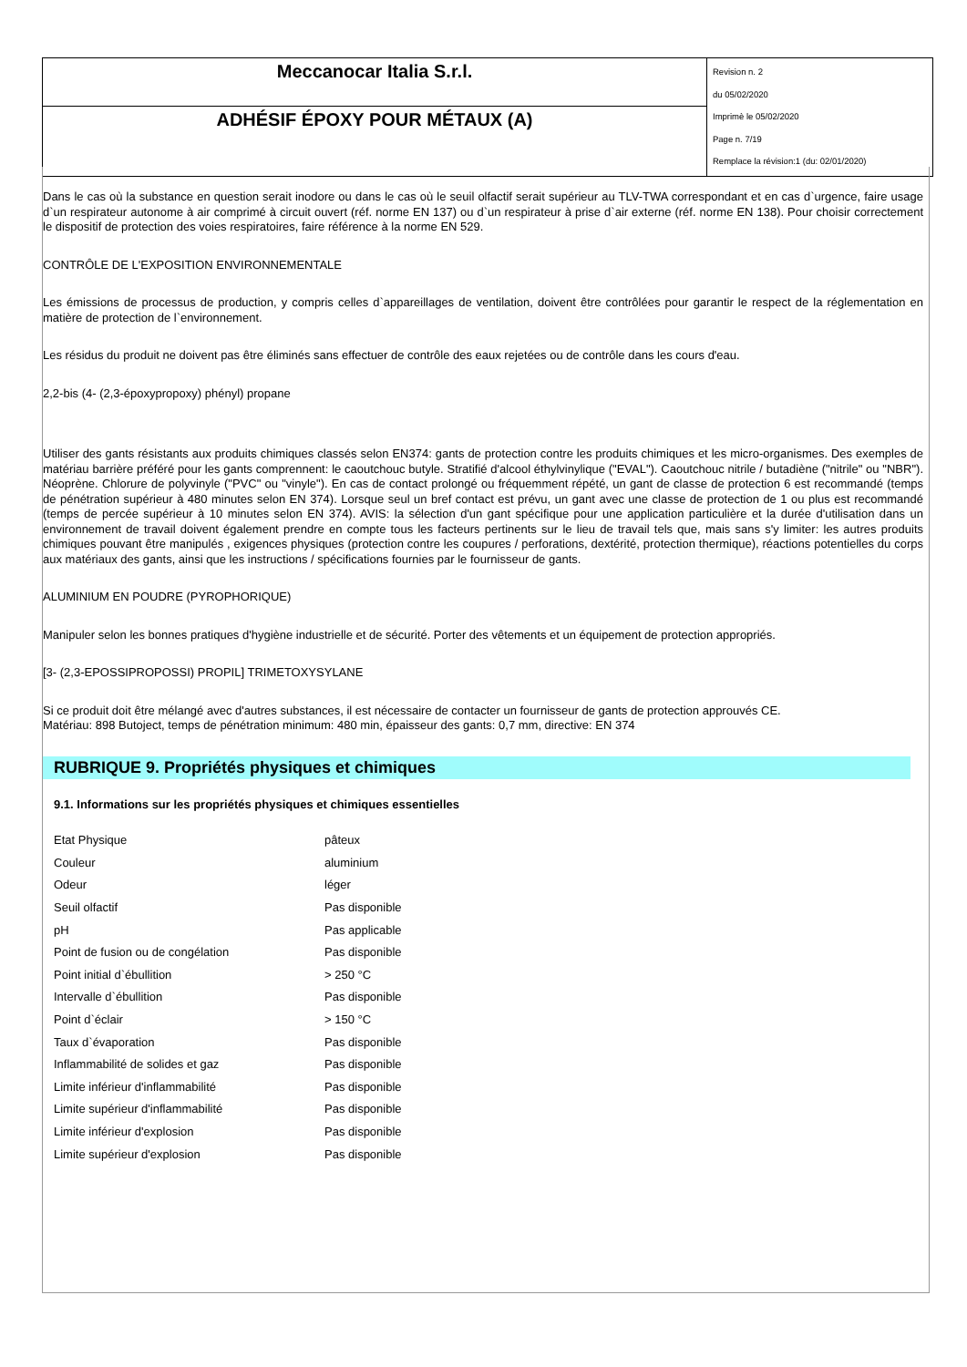| Meccanocar Italia S.r.l. | Revision n. 2 du 05/02/2020 Imprimè le 05/02/2020 Page n. 7/19 Remplace la révision:1 (du: 02/01/2020) |
| ADHÉSIF ÉPOXY POUR MÉTAUX (A) | |
Dans le cas où la substance en question serait inodore ou dans le cas où le seuil olfactif serait supérieur au TLV-TWA correspondant et en cas d`urgence, faire usage d`un respirateur autonome à air comprimé à circuit ouvert (réf. norme EN 137) ou d`un respirateur à prise d`air externe (réf. norme EN 138). Pour choisir correctement le dispositif de protection des voies respiratoires, faire référence à la norme EN 529.
CONTRÔLE DE L'EXPOSITION ENVIRONNEMENTALE
Les émissions de processus de production, y compris celles d`appareillages de ventilation, doivent être contrôlées pour garantir le respect de la réglementation en matière de protection de l`environnement.
Les résidus du produit ne doivent pas être éliminés sans effectuer de contrôle des eaux rejetées ou de contrôle dans les cours d'eau.
2,2-bis (4- (2,3-époxypropoxy) phényl) propane
Utiliser des gants résistants aux produits chimiques classés selon EN374: gants de protection contre les produits chimiques et les micro-organismes. Des exemples de matériau barrière préféré pour les gants comprennent: le caoutchouc butyle. Stratifié d'alcool éthylvinylique ("EVAL"). Caoutchouc nitrile / butadiène ("nitrile" ou "NBR"). Néoprène. Chlorure de polyvinyle ("PVC" ou "vinyle"). En cas de contact prolongé ou fréquemment répété, un gant de classe de protection 6 est recommandé (temps de pénétration supérieur à 480 minutes selon EN 374). Lorsque seul un bref contact est prévu, un gant avec une classe de protection de 1 ou plus est recommandé (temps de percée supérieur à 10 minutes selon EN 374). AVIS: la sélection d'un gant spécifique pour une application particulière et la durée d'utilisation dans un environnement de travail doivent également prendre en compte tous les facteurs pertinents sur le lieu de travail tels que, mais sans s'y limiter: les autres produits chimiques pouvant être manipulés , exigences physiques (protection contre les coupures / perforations, dextérité, protection thermique), réactions potentielles du corps aux matériaux des gants, ainsi que les instructions / spécifications fournies par le fournisseur de gants.
ALUMINIUM EN POUDRE (PYROPHORIQUE)
Manipuler selon les bonnes pratiques d'hygiène industrielle et de sécurité. Porter des vêtements et un équipement de protection appropriés.
[3- (2,3-EPOSSIPROPOSSI) PROPIL] TRIMETOXYSYLANE
Si ce produit doit être mélangé avec d'autres substances, il est nécessaire de contacter un fournisseur de gants de protection approuvés CE.
Matériau: 898 Butoject, temps de pénétration minimum: 480 min, épaisseur des gants: 0,7 mm, directive: EN 374
RUBRIQUE 9. Propriétés physiques et chimiques
9.1. Informations sur les propriétés physiques et chimiques essentielles
| Etat Physique | pâteux |
| Couleur | aluminium |
| Odeur | léger |
| Seuil olfactif | Pas disponible |
| pH | Pas applicable |
| Point de fusion ou de congélation | Pas disponible |
| Point initial d`ébullition | > 250 °C |
| Intervalle d`ébullition | Pas disponible |
| Point d`éclair | > 150 °C |
| Taux d`évaporation | Pas disponible |
| Inflammabilité de solides et gaz | Pas disponible |
| Limite inférieur d'inflammabilité | Pas disponible |
| Limite supérieur d'inflammabilité | Pas disponible |
| Limite inférieur d'explosion | Pas disponible |
| Limite supérieur d'explosion | Pas disponible |